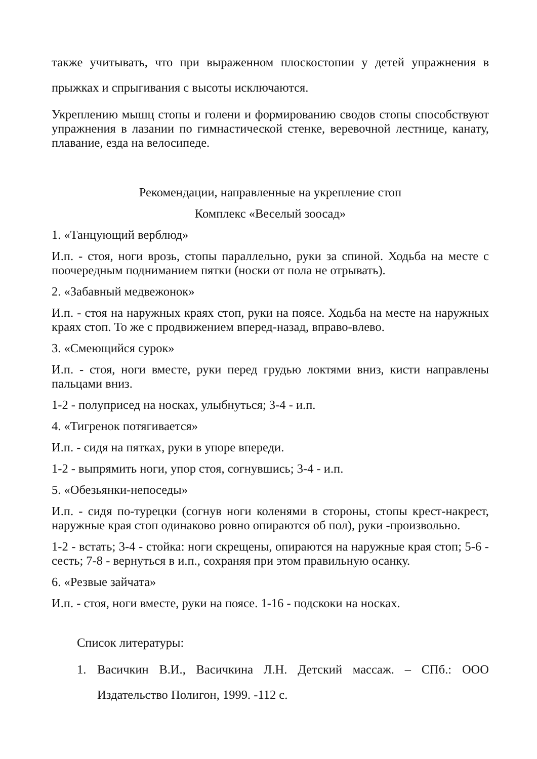также учитывать, что при выраженном плоскостопии у детей упражнения в прыжках и спрыгивания с высоты исключаются.
Укреплению мышц стопы и голени и формированию сводов стопы способствуют упражнения в лазании по гимнастической стенке, веревочной лестнице, канату, плавание, езда на велосипеде.
Рекомендации, направленные на укрепление стоп
Комплекс «Веселый зоосад»
1. «Танцующий верблюд»
И.п. - стоя, ноги врозь, стопы параллельно, руки за спиной. Ходьба на месте с поочередным подниманием пятки (носки от пола не отрывать).
2. «Забавный медвежонок»
И.п. - стоя на наружных краях стоп, руки на поясе. Ходьба на месте на наружных краях стоп. То же с продвижением вперед-назад, вправо-влево.
3. «Смеющийся сурок»
И.п. - стоя, ноги вместе, руки перед грудью локтями вниз, кисти направлены пальцами вниз.
1-2 - полуприсед на носках, улыбнуться; 3-4 - и.п.
4. «Тигренок потягивается»
И.п. - сидя на пятках, руки в упоре впереди.
1-2 - выпрямить ноги, упор стоя, согнувшись; 3-4 - и.п.
5. «Обезьянки-непоседы»
И.п. - сидя по-турецки (согнув ноги коленями в стороны, стопы крест-накрест, наружные края стоп одинаково ровно опираются об пол), руки -произвольно.
1-2 - встать; 3-4 - стойка: ноги скрещены, опираются на наружные края стоп; 5-6 - сесть; 7-8 - вернуться в и.п., сохраняя при этом правильную осанку.
6. «Резвые зайчата»
И.п. - стоя, ноги вместе, руки на поясе. 1-16 - подскоки на носках.
Список литературы:
1. Васичкин В.И., Васичкина Л.Н. Детский массаж. – СПб.: ООО Издательство Полигон, 1999. -112 с.